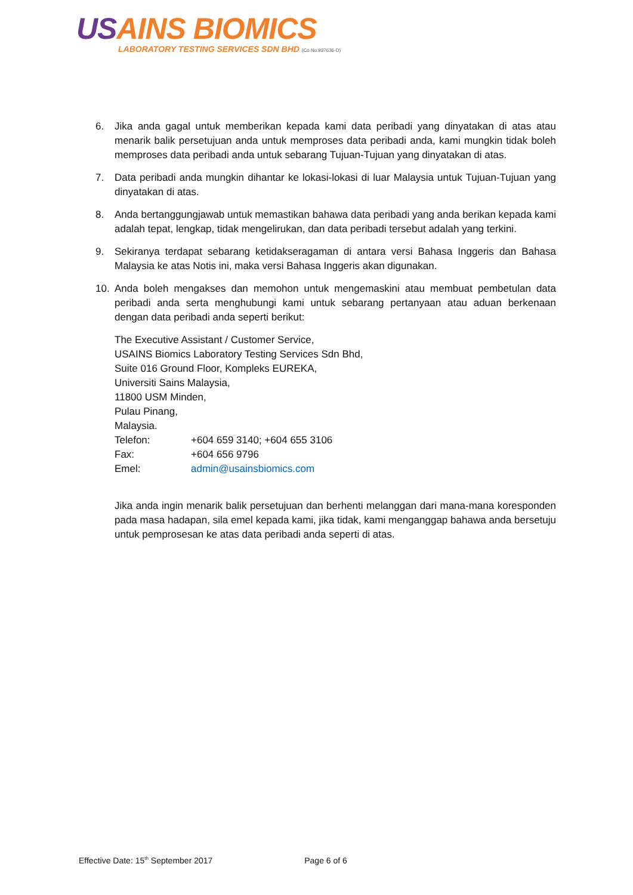USAINS BIOMICS
LABORATORY TESTING SERVICES SDN BHD (Co.No.937636-D)
6. Jika anda gagal untuk memberikan kepada kami data peribadi yang dinyatakan di atas atau menarik balik persetujuan anda untuk memproses data peribadi anda, kami mungkin tidak boleh memproses data peribadi anda untuk sebarang Tujuan-Tujuan yang dinyatakan di atas.
7. Data peribadi anda mungkin dihantar ke lokasi-lokasi di luar Malaysia untuk Tujuan-Tujuan yang dinyatakan di atas.
8. Anda bertanggungjawab untuk memastikan bahawa data peribadi yang anda berikan kepada kami adalah tepat, lengkap, tidak mengelirukan, dan data peribadi tersebut adalah yang terkini.
9. Sekiranya terdapat sebarang ketidakseragaman di antara versi Bahasa Inggeris dan Bahasa Malaysia ke atas Notis ini, maka versi Bahasa Inggeris akan digunakan.
10. Anda boleh mengakses dan memohon untuk mengemaskini atau membuat pembetulan data peribadi anda serta menghubungi kami untuk sebarang pertanyaan atau aduan berkenaan dengan data peribadi anda seperti berikut:
The Executive Assistant / Customer Service,
USAINS Biomics Laboratory Testing Services Sdn Bhd,
Suite 016 Ground Floor, Kompleks EUREKA,
Universiti Sains Malaysia,
11800 USM Minden,
Pulau Pinang,
Malaysia.
| Telefon: | +604 659 3140; +604 655 3106 |
| Fax: | +604 656 9796 |
| Emel: | admin@usainsbiomics.com |
Jika anda ingin menarik balik persetujuan dan berhenti melanggan dari mana-mana koresponden pada masa hadapan, sila emel kepada kami, jika tidak, kami menganggap bahawa anda bersetuju untuk pemprosesan ke atas data peribadi anda seperti di atas.
Effective Date: 15<sup>th</sup> September 2017 Page 6 of 6